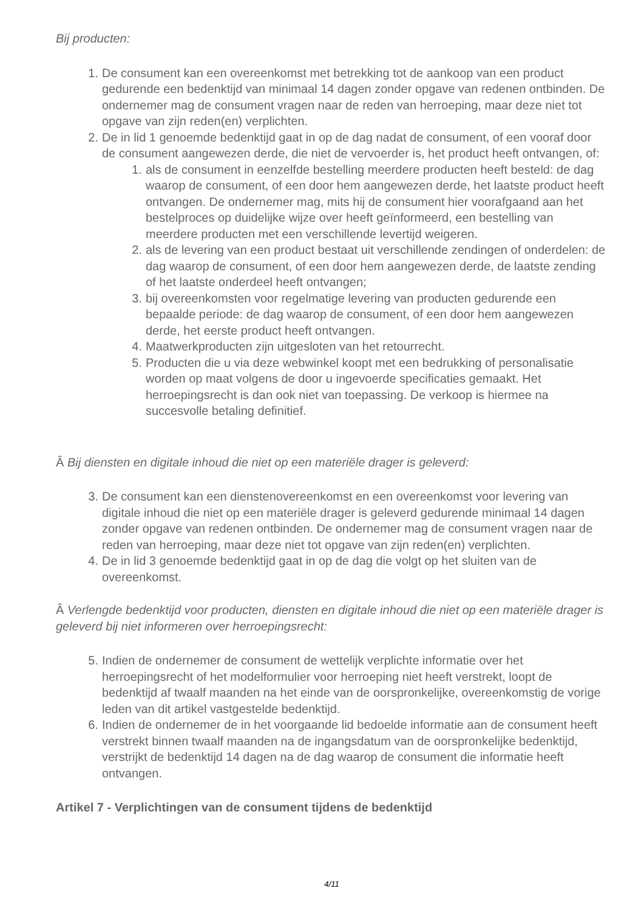Bij producten:
1. De consument kan een overeenkomst met betrekking tot de aankoop van een product gedurende een bedenktijd van minimaal 14 dagen zonder opgave van redenen ontbinden. De ondernemer mag de consument vragen naar de reden van herroeping, maar deze niet tot opgave van zijn reden(en) verplichten.
2. De in lid 1 genoemde bedenktijd gaat in op de dag nadat de consument, of een vooraf door de consument aangewezen derde, die niet de vervoerder is, het product heeft ontvangen, of:
1. als de consument in eenzelfde bestelling meerdere producten heeft besteld: de dag waarop de consument, of een door hem aangewezen derde, het laatste product heeft ontvangen. De ondernemer mag, mits hij de consument hier voorafgaand aan het bestelproces op duidelijke wijze over heeft geïnformeerd, een bestelling van meerdere producten met een verschillende levertijd weigeren.
2. als de levering van een product bestaat uit verschillende zendingen of onderdelen: de dag waarop de consument, of een door hem aangewezen derde, de laatste zending of het laatste onderdeel heeft ontvangen;
3. bij overeenkomsten voor regelmatige levering van producten gedurende een bepaalde periode: de dag waarop de consument, of een door hem aangewezen derde, het eerste product heeft ontvangen.
4. Maatwerkproducten zijn uitgesloten van het retourrecht.
5. Producten die u via deze webwinkel koopt met een bedrukking of personalisatie worden op maat volgens de door u ingevoerde specificaties gemaakt. Het herroepingsrecht is dan ook niet van toepassing. De verkoop is hiermee na succesvolle betaling definitief.
Â Bij diensten en digitale inhoud die niet op een materiële drager is geleverd:
3. De consument kan een dienstenovereenkomst en een overeenkomst voor levering van digitale inhoud die niet op een materiële drager is geleverd gedurende minimaal 14 dagen zonder opgave van redenen ontbinden. De ondernemer mag de consument vragen naar de reden van herroeping, maar deze niet tot opgave van zijn reden(en) verplichten.
4. De in lid 3 genoemde bedenktijd gaat in op de dag die volgt op het sluiten van de overeenkomst.
Â Verlengde bedenktijd voor producten, diensten en digitale inhoud die niet op een materiële drager is geleverd bij niet informeren over herroepingsrecht:
5. Indien de ondernemer de consument de wettelijk verplichte informatie over het herroepingsrecht of het modelformulier voor herroeping niet heeft verstrekt, loopt de bedenktijd af twaalf maanden na het einde van de oorspronkelijke, overeenkomstig de vorige leden van dit artikel vastgestelde bedenktijd.
6. Indien de ondernemer de in het voorgaande lid bedoelde informatie aan de consument heeft verstrekt binnen twaalf maanden na de ingangsdatum van de oorspronkelijke bedenktijd, verstrijkt de bedenktijd 14 dagen na de dag waarop de consument die informatie heeft ontvangen.
Artikel 7 - Verplichtingen van de consument tijdens de bedenktijd
4/11